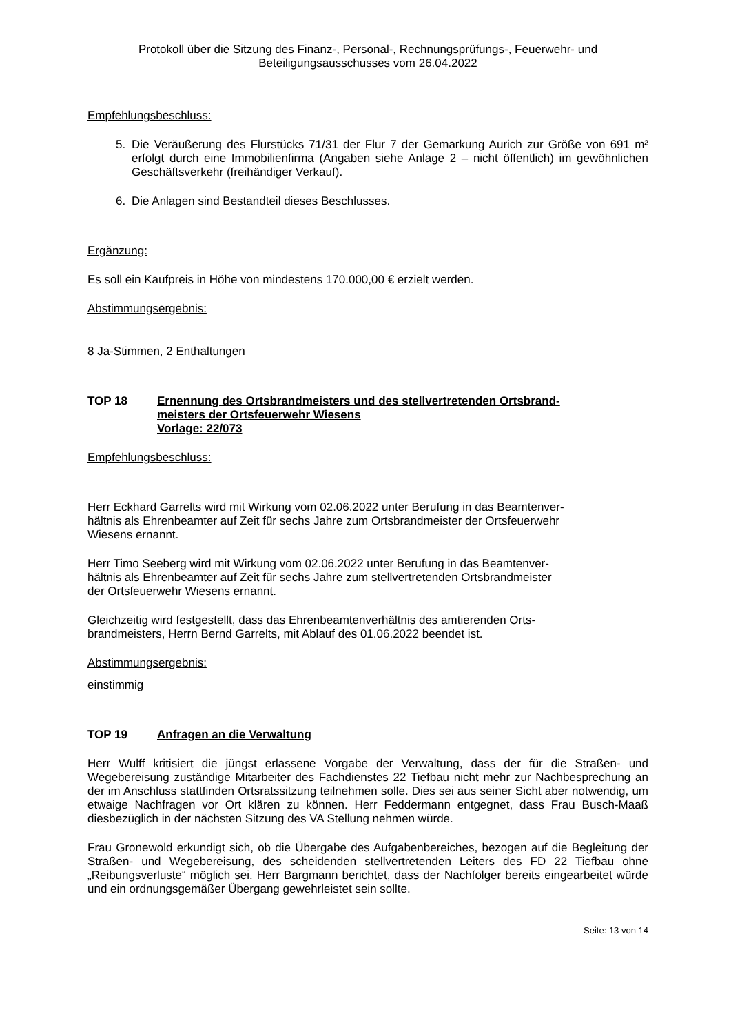Protokoll über die Sitzung des Finanz-, Personal-, Rechnungsprüfungs-, Feuerwehr- und
Beteiligungsausschusses vom 26.04.2022
Empfehlungsbeschluss:
5. Die Veräußerung des Flurstücks 71/31 der Flur 7 der Gemarkung Aurich zur Größe von 691 m² erfolgt durch eine Immobilienfirma (Angaben siehe Anlage 2 – nicht öffentlich) im gewöhnlichen Geschäftsverkehr (freihändiger Verkauf).
6. Die Anlagen sind Bestandteil dieses Beschlusses.
Ergänzung:
Es soll ein Kaufpreis in Höhe von mindestens 170.000,00 € erzielt werden.
Abstimmungsergebnis:
8 Ja-Stimmen, 2 Enthaltungen
TOP 18 Ernennung des Ortsbrandmeisters und des stellvertretenden Ortsbrand-
meisters der Ortsfeuerwehr Wiesens
Vorlage: 22/073
Empfehlungsbeschluss:
Herr Eckhard Garrelts wird mit Wirkung vom 02.06.2022 unter Berufung in das Beamtenver-
hältnis als Ehrenbeamter auf Zeit für sechs Jahre zum Ortsbrandmeister der Ortsfeuerwehr
Wiesens ernannt.
Herr Timo Seeberg wird mit Wirkung vom 02.06.2022 unter Berufung in das Beamtenver-
hältnis als Ehrenbeamter auf Zeit für sechs Jahre zum stellvertretenden Ortsbrandmeister
der Ortsfeuerwehr Wiesens ernannt.
Gleichzeitig wird festgestellt, dass das Ehrenbeamtenverhältnis des amtierenden Orts-
brandmeisters, Herrn Bernd Garrelts, mit Ablauf des 01.06.2022 beendet ist.
Abstimmungsergebnis:
einstimmig
TOP 19 Anfragen an die Verwaltung
Herr Wulff kritisiert die jüngst erlassene Vorgabe der Verwaltung, dass der für die Straßen- und Wegebereisung zuständige Mitarbeiter des Fachdienstes 22 Tiefbau nicht mehr zur Nachbesprechung an der im Anschluss stattfinden Ortsratssitzung teilnehmen solle. Dies sei aus seiner Sicht aber notwendig, um etwaige Nachfragen vor Ort klären zu können. Herr Feddermann entgegnet, dass Frau Busch-Maaß diesbezüglich in der nächsten Sitzung des VA Stellung nehmen würde.
Frau Gronewold erkundigt sich, ob die Übergabe des Aufgabenbereiches, bezogen auf die Begleitung der Straßen- und Wegebereisung, des scheidenden stellvertretenden Leiters des FD 22 Tiefbau ohne „Reibungsverluste“ möglich sei. Herr Bargmann berichtet, dass der Nachfolger bereits eingearbeitet würde und ein ordnungsgemäßer Übergang gewehrleistet sein sollte.
Seite: 13 von 14